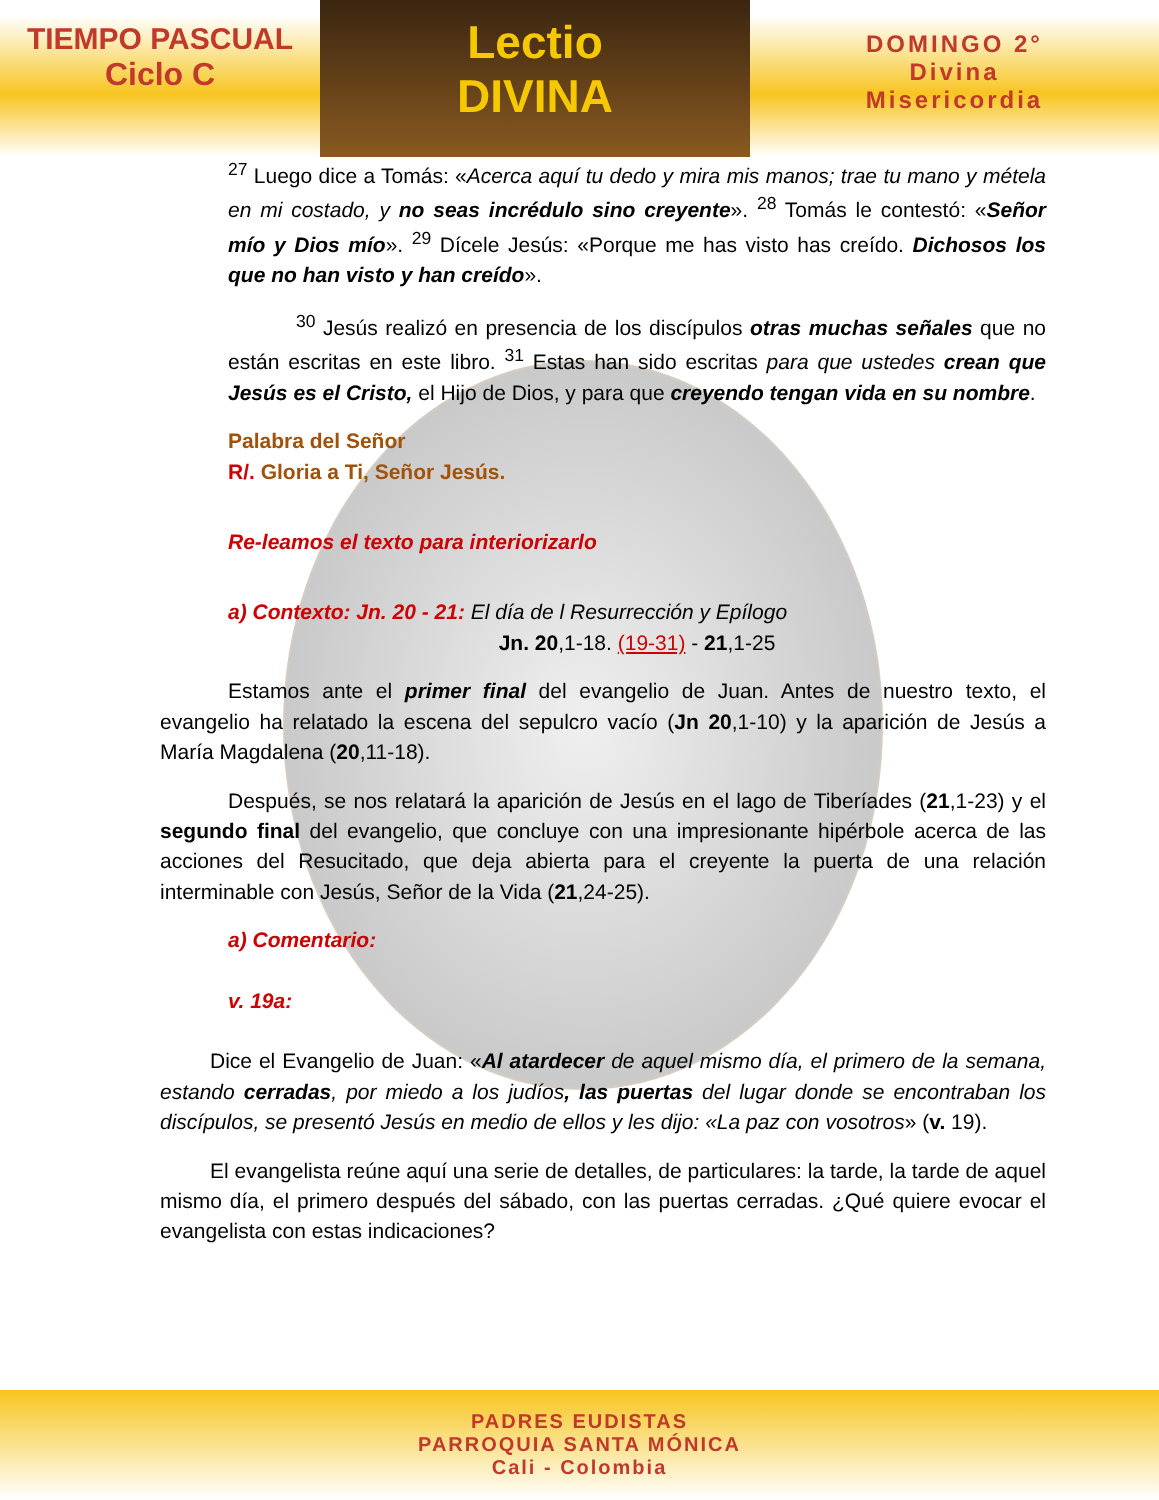TIEMPO PASCUAL
Ciclo C
Lectio
DIVINA
DOMINGO 2°
Divina
Misericordia
<sup>27</sup> Luego dice a Tomás: «Acerca aquí tu dedo y mira mis manos; trae tu mano y métela en mi costado, y no seas incrédulo sino creyente». <sup>28</sup> Tomás le contestó: «Señor mío y Dios mío». <sup>29</sup> Dícele Jesús: «Porque me has visto has creído. Dichosos los que no han visto y han creído».
<sup>30</sup> Jesús realizó en presencia de los discípulos otras muchas señales que no están escritas en este libro. <sup>31</sup> Estas han sido escritas para que ustedes crean que Jesús es el Cristo, el Hijo de Dios, y para que creyendo tengan vida en su nombre.
Palabra del Señor
R/. Gloria a Ti, Señor Jesús.
Re-leamos el texto para interiorizarlo
a) Contexto: Jn. 20 - 21: El día de l Resurrección y Epílogo
Jn. 20,1-18. (19-31) - 21,1-25
Estamos ante el primer final del evangelio de Juan. Antes de nuestro texto, el evangelio ha relatado la escena del sepulcro vacío (Jn 20,1-10) y la aparición de Jesús a María Magdalena (20,11-18).
Después, se nos relatará la aparición de Jesús en el lago de Tiberíades (21,1-23) y el segundo final del evangelio, que concluye con una impresionante hipérbole acerca de las acciones del Resucitado, que deja abierta para el creyente la puerta de una relación interminable con Jesús, Señor de la Vida (21,24-25).
a) Comentario:
v. 19a:
Dice el Evangelio de Juan: «Al atardecer de aquel mismo día, el primero de la semana, estando cerradas, por miedo a los judíos, las puertas del lugar donde se encontraban los discípulos, se presentó Jesús en medio de ellos y les dijo: «La paz con vosotros» (v. 19).
El evangelista reúne aquí una serie de detalles, de particulares: la tarde, la tarde de aquel mismo día, el primero después del sábado, con las puertas cerradas. ¿Qué quiere evocar el evangelista con estas indicaciones?
PADRES EUDISTAS
PARROQUIA SANTA MÓNICA
Cali - Colombia